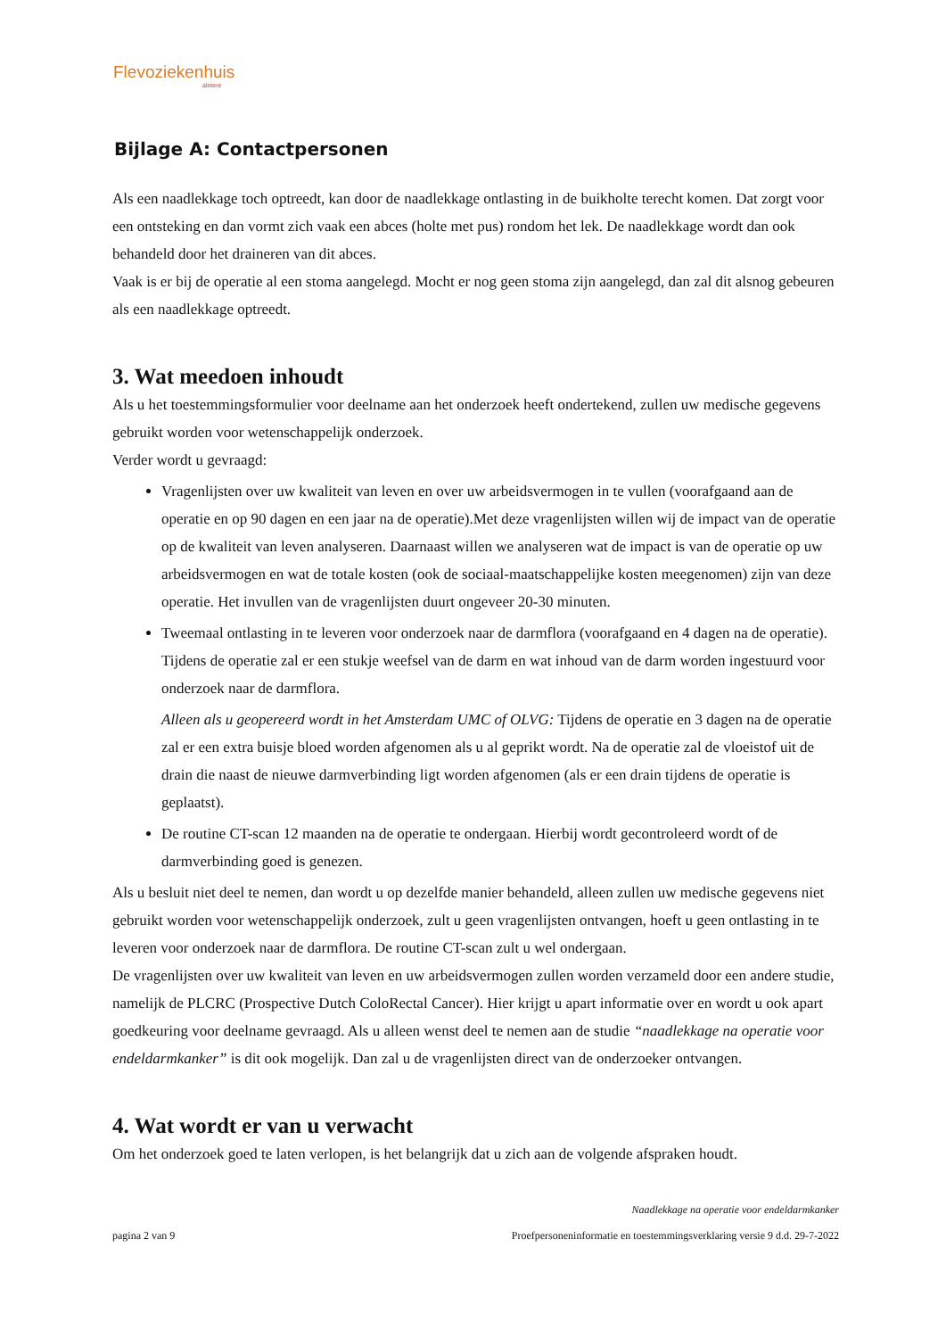Flevoziekenhuis
almere
Bijlage A: Contactpersonen
Als een naadlekkage toch optreedt, kan door de naadlekkage ontlasting in de buikholte terecht komen. Dat zorgt voor een ontsteking en dan vormt zich vaak een abces (holte met pus) rondom het lek. De naadlekkage wordt dan ook behandeld door het draineren van dit abces.
Vaak is er bij de operatie al een stoma aangelegd. Mocht er nog geen stoma zijn aangelegd, dan zal dit alsnog gebeuren als een naadlekkage optreedt.
3. Wat meedoen inhoudt
Als u het toestemmingsformulier voor deelname aan het onderzoek heeft ondertekend, zullen uw medische gegevens gebruikt worden voor wetenschappelijk onderzoek.
Verder wordt u gevraagd:
Vragenlijsten over uw kwaliteit van leven en over uw arbeidsvermogen in te vullen (voorafgaand aan de operatie en op 90 dagen en een jaar na de operatie).Met deze vragenlijsten willen wij de impact van de operatie op de kwaliteit van leven analyseren. Daarnaast willen we analyseren wat de impact is van de operatie op uw arbeidsvermogen en wat de totale kosten (ook de sociaal-maatschappelijke kosten meegenomen) zijn van deze operatie. Het invullen van de vragenlijsten duurt ongeveer 20-30 minuten.
Tweemaal ontlasting in te leveren voor onderzoek naar de darmflora (voorafgaand en 4 dagen na de operatie). Tijdens de operatie zal er een stukje weefsel van de darm en wat inhoud van de darm worden ingestuurd voor onderzoek naar de darmflora.
Alleen als u geopereerd wordt in het Amsterdam UMC of OLVG: Tijdens de operatie en 3 dagen na de operatie zal er een extra buisje bloed worden afgenomen als u al geprikt wordt. Na de operatie zal de vloeistof uit de drain die naast de nieuwe darmverbinding ligt worden afgenomen (als er een drain tijdens de operatie is geplaatst).
De routine CT-scan 12 maanden na de operatie te ondergaan. Hierbij wordt gecontroleerd wordt of de darmverbinding goed is genezen.
Als u besluit niet deel te nemen, dan wordt u op dezelfde manier behandeld, alleen zullen uw medische gegevens niet gebruikt worden voor wetenschappelijk onderzoek, zult u geen vragenlijsten ontvangen, hoeft u geen ontlasting in te leveren voor onderzoek naar de darmflora. De routine CT-scan zult u wel ondergaan.
De vragenlijsten over uw kwaliteit van leven en uw arbeidsvermogen zullen worden verzameld door een andere studie, namelijk de PLCRC (Prospective Dutch ColoRectal Cancer). Hier krijgt u apart informatie over en wordt u ook apart goedkeuring voor deelname gevraagd. Als u alleen wenst deel te nemen aan de studie “naadlekkage na operatie voor endeldarmkanker” is dit ook mogelijk. Dan zal u de vragenlijsten direct van de onderzoeker ontvangen.
4. Wat wordt er van u verwacht
Om het onderzoek goed te laten verlopen, is het belangrijk dat u zich aan de volgende afspraken houdt.
Naadlekkage na operatie voor endeldarmkanker
pagina 2 van 9 Proefpersoneninformatie en toestemmingsverklaring versie 9 d.d. 29-7-2022